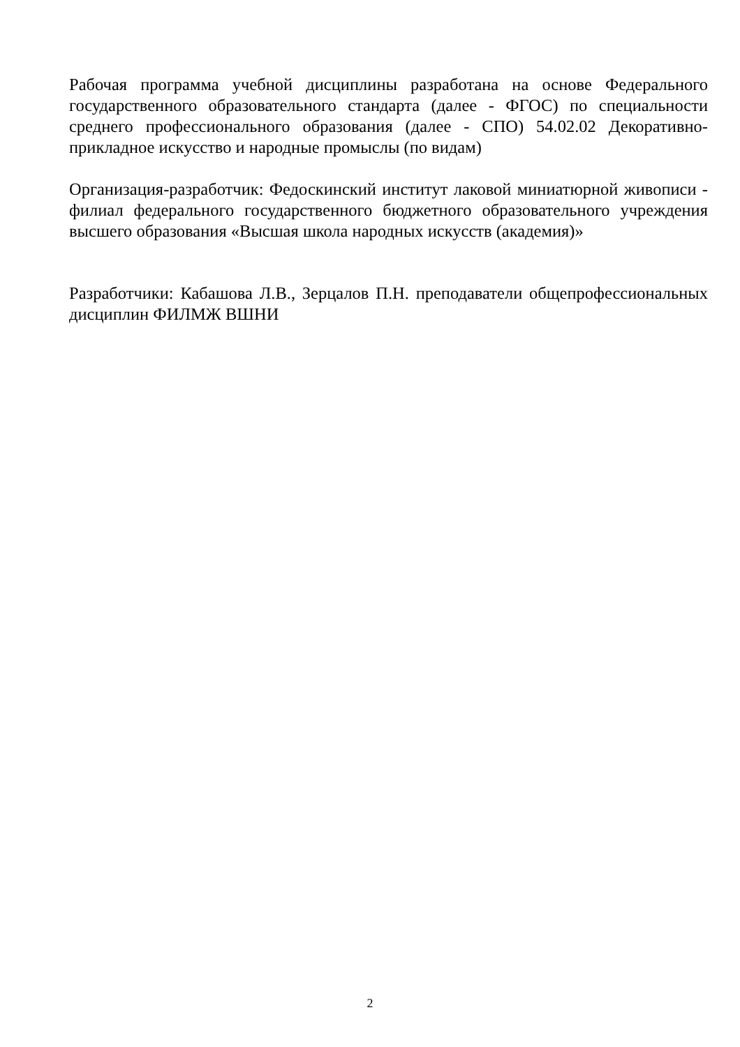Рабочая программа учебной дисциплины разработана на основе Федерального государственного образовательного стандарта (далее - ФГОС) по специальности среднего профессионального образования (далее - СПО) 54.02.02 Декоративно-прикладное искусство и народные промыслы (по видам)
Организация-разработчик: Федоскинский институт лаковой миниатюрной живописи - филиал федерального государственного бюджетного образовательного учреждения высшего образования «Высшая школа народных искусств (академия)»
Разработчики: Кабашова Л.В., Зерцалов П.Н. преподаватели общепрофессиональных дисциплин ФИЛМЖ ВШНИ
2